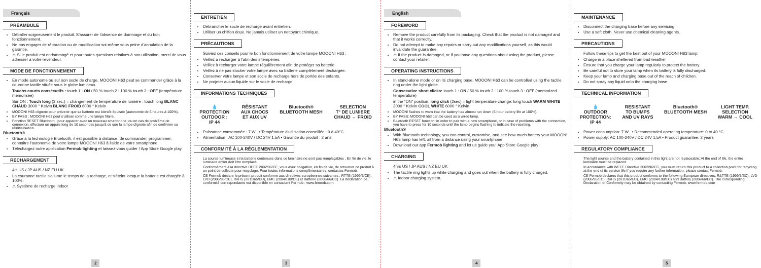Français
PRÉAMBULE
Déballer soigneusement le produit. S'assurer de l'absence de dommage et du bon fonctionnement.
Ne pas engager de réparation ou de modification soi-même sous peine d'annulation de la garantie.
⚠ Si le produit est endommagé et pour toutes questions relatives à son utilisation; merci de vous adresser à votre revendeur.
MODE DE FONCTIONNEMENT
En mode autonome ou sur son socle de charge, MOOON! H63 peut se commander grâce à la couronne tactile située sous le globe lumineux.
Touchs courts consécutifs : touch 1 : ON / 50 % touch 2 : 100 % touch 3 : OFF (température mémorisée)
Sur ON : Touch long (3 sec.) = changement de température de lumière : touch long BLANC CHAUD 3000 ° Kelvin BLANC FROID 6000 ° Kelvin
MOOON! H63 clignote pour prévenir que sa batterie est bientôt épuisée (autonomie de 6 heures à 100%).
BY PASS : MOOON! H63 peut s'utiliser comme une lampe filaire.
Fonction RESET Bluetooth : pour appairer avec un nouveau smartphone, ou en cas de problème de connexion, effectuer un appuis long de 10 secondes jusqu'à ce que la lampe clignote afin de confirmer sa réinitialisation.
Bluetooth®
Grâce à la technologie Bluetooth, il est possible à distance, de commander, programmer, connaitre l'autonomie de votre lampe MOOON! H63 à l'aide de votre smartphone.
Téléchargez notre application Fermob lighting et laissez-vous guider ! App Store Google play
RECHARGEMENT
4H US / JP AUS / NZ EU UK
La couronne tactile s'allume le temps de la recharge, et s'éteint lorsque la batterie est chargée à 100%.
⚠ Système de recharge indoor
2
ENTRETIEN
Débrancher le socle de recharge avant entretien.
Utiliser un chiffon doux. Ne jamais utiliser un nettoyant chimique.
PRÉCAUTIONS
Suiviez ces conseils pour le bon fonctionnement de votre lampe MOOON! H63 :
Veillez à recharger à l'abri des intempéries.
Veillez à recharger votre lampe régulièrement afin de protéger sa batterie.
Veillez à ne pas stocker votre lampe avec sa batterie complètement déchargée.
Conserver votre lampe et son socle de recharge hors de portée des enfants.
Ne projeter aucun liquide sur le socle de recharge.
INFORMATIONS TECHNIQUES
💧
PROTECTION
OUTDOOR :
IP 44
RÉSISTANT
AUX CHOCS
ET AUX UV
Bluetooth®
BLUETOOTH MESH
SELECTION
T° DE LUMIERE
CHAUD ↔ FROID
Puissance consommée : 7 W • Température d'utilisation conseillée : 0 à 40°C
Alimentation : AC 100-240V / DC 24V 1,5A • Garantie du produit : 2 ans
CONFORMITÉ À LA RÉGLEMENTATION
La source lumineuse et la batterie contenues dans ce luminaire ne sont pas remplaçables ; En fin de vie, le luminaire entier doit être remplacé.
Conformément à la directive DEEE 2002/96/CE, vous avez obligation, en fin de vie, de retourner ce produit à un point de collecte pour recyclage. Pour toutes informations complémentaires, contactez Fermob.
CE Fermob déclare le présent produit conforme aux directives européennes suivantes : RTTE (1999/5/CE), LVD (2006/95/CE), RoHS (2011/65/EU), EMC (2004/108/CE) et Batterie (2006/66/EC). La déclaration de conformité correspondante est disponible en contactant Fermob : www.fermob.com
3
English
FOREWORD
Remove the product carefully from its packaging. Check that the product is not damaged and that it works correctly.
Do not attempt to make any repairs or carry out any modifications yourself, as this would invalidate the guarantee.
⚠ If the product is damaged, or if you have any questions about using the product, please contact your retailer.
OPERATING INSTRUCTIONS
In stand-alone mode or on its charging base, MOOON! H63 can be controlled using the tactile ring under the light globe.
Consecutive short clicks: touch 1 : ON / 50 % touch 2 : 100 % touch 3 : OFF (memorized temperature)
in the “ON” position: long click (2sec) = light temperature change: long touch WARM WHITE 3000 ° Kelvin COOL WHITE 6000 ° Kelvin
MOOON! flashes to warn that the battery has almost run down (6-hour battery life at 100%).
BY PASS: MOOON! h63 can be used as a wired lamp.
Bluetooth RESET function: in order to pair with a new smartphone, or in case of problems with the connection, you have to press for 10 seconds until the lamp begins flashing to indicate the resetting.
Bluetooth®
With Bluetooth technology, you can control, customise, and see how much battery your MOOON! H63 lamp has left, all from a distance using your smartphone.
Download our app Fermob lighting and let us guide you! App Store Google play
CHARGING
4hrs US / JP AUS / NZ EU UK
The tactile ring lights up while charging and goes out when the battery is fully charged.
⚠ Indoor charging system.
4
MAINTENANCE
Disconnect the charging base before any servicing.
Use a soft cloth. Never use chemical cleaning agents.
PRECAUTIONS
Follow these tips to get the best out of your MOOON! H63 lamp:
Charge in a place sheltered from bad weather
Ensure that you charge your lamp regularly to protect the battery.
Be careful not to store your lamp when its battery is fully discharged.
Keep your lamp and charging base out of the reach of children.
Do not spray any liquid onto the charging base
TECHNICAL INFORMATION
💧
OUTDOOR
PROTECTION:
IP 44
RESISTANT
TO BUMPS
AND UV RAYS
Bluetooth®
BLUETOOTH MESH
LIGHT TEMP.
SELECTION
WARM ↔ COOL
Power consumption: 7 W • Recommended operating temperature: 0 to 40 °C
Power supply: AC 100-240V / DC 24V 1,5A • Product guarantee: 2 years
REGULATORY COMPLIANCE
The light source and the battery contained in this light are not replaceable; At the end of life, the entire luminaire must be replaced
In accordance with WEEE Directive 2002/96/EC, you must return this product to a collection point for recycling at the end of its service life If you require any further information, please contact Fermob.
CE Fermob declares that this product conforms to the following European directives: R&TTE (1999/5/EC), LVD (2006/95/EC), RoHS (2011/65/EU), EMC (2004/108/EC) and Battery (2006/66/EC). The corresponding Declaration of Conformity may be obtained by contacting Fermob: www.fermob.com
5